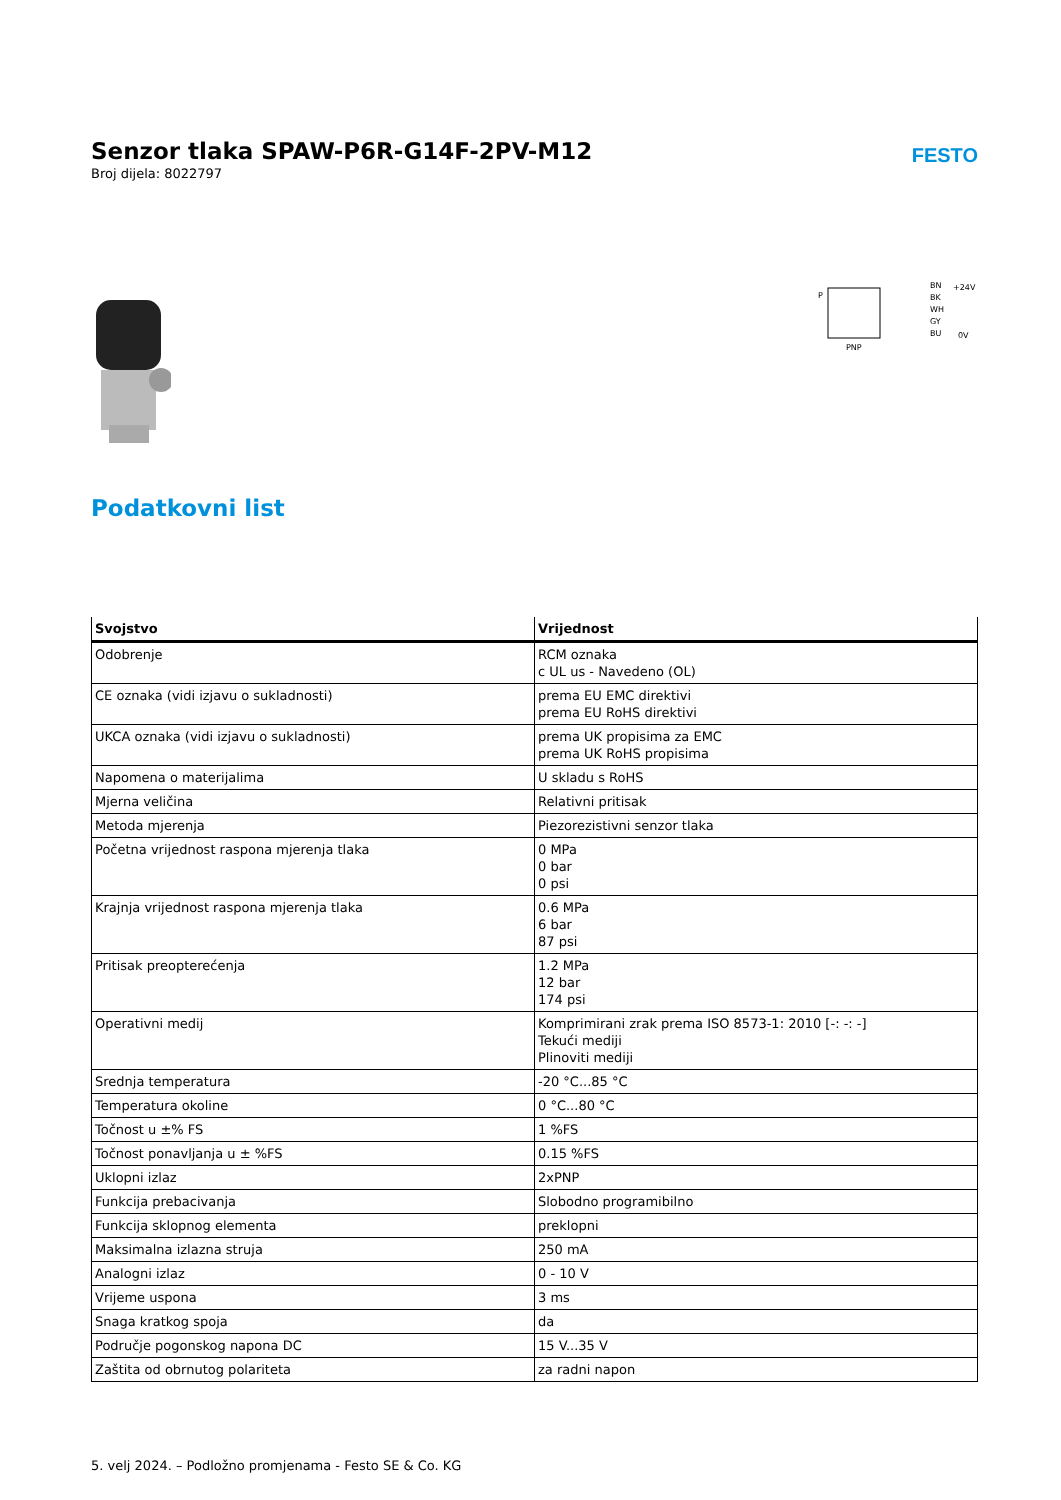Senzor tlaka SPAW-P6R-G14F-2PV-M12
Broj dijela: 8022797
FESTO
P
BN
BK
WH
GY
BU
+24V
0V
PNP
Podatkovni list
| Svojstvo | Vrijednost |
| --- | --- |
| Odobrenje | RCM oznaka c UL us - Navedeno (OL) |
| CE oznaka (vidi izjavu o sukladnosti) | prema EU EMC direktivi prema EU RoHS direktivi |
| UKCA oznaka (vidi izjavu o sukladnosti) | prema UK propisima za EMC prema UK RoHS propisima |
| Napomena o materijalima | U skladu s RoHS |
| Mjerna veličina | Relativni pritisak |
| Metoda mjerenja | Piezorezistivni senzor tlaka |
| Početna vrijednost raspona mjerenja tlaka | 0 MPa 0 bar 0 psi |
| Krajnja vrijednost raspona mjerenja tlaka | 0.6 MPa 6 bar 87 psi |
| Pritisak preopterećenja | 1.2 MPa 12 bar 174 psi |
| Operativni medij | Komprimirani zrak prema ISO 8573-1: 2010 [-: -: -] Tekući mediji Plinoviti mediji |
| Srednja temperatura | -20 °C...85 °C |
| Temperatura okoline | 0 °C...80 °C |
| Točnost u ±% FS | 1 %FS |
| Točnost ponavljanja u ± %FS | 0.15 %FS |
| Uklopni izlaz | 2xPNP |
| Funkcija prebacivanja | Slobodno programibilno |
| Funkcija sklopnog elementa | preklopni |
| Maksimalna izlazna struja | 250 mA |
| Analogni izlaz | 0 - 10 V |
| Vrijeme uspona | 3 ms |
| Snaga kratkog spoja | da |
| Područje pogonskog napona DC | 15 V...35 V |
| Zaštita od obrnutog polariteta | za radni napon |
5. velj 2024. – Podložno promjenama - Festo SE & Co. KG